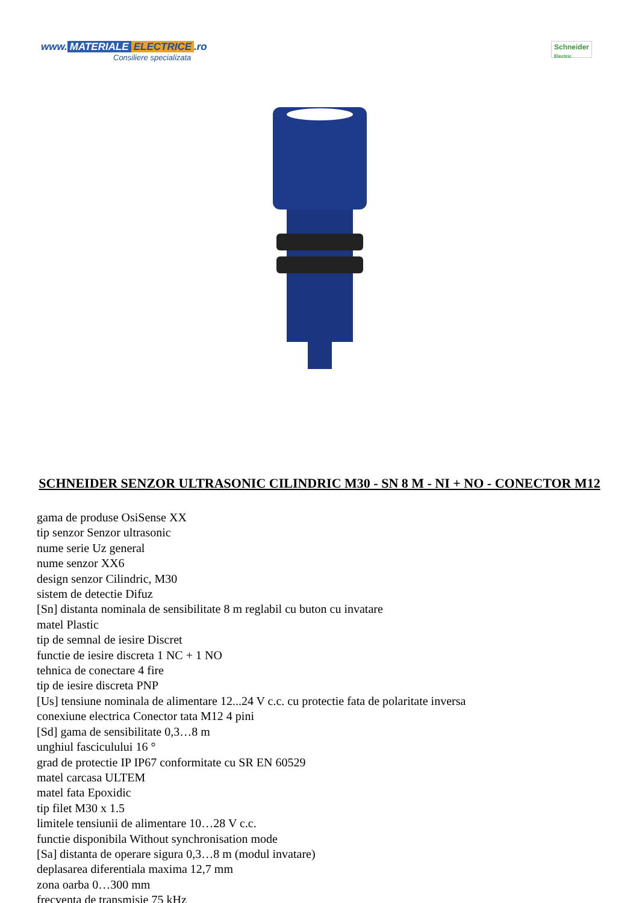www. MATERIALE ELECTRICE.ro
Consiliere specializata
Schneider
Electric
SCHNEIDER SENZOR ULTRASONIC CILINDRIC M30 - SN 8 M - NI + NO - CONECTOR M12
gama de produse OsiSense XX
tip senzor Senzor ultrasonic
nume serie Uz general
nume senzor XX6
design senzor Cilindric, M30
sistem de detectie Difuz
[Sn] distanta nominala de sensibilitate 8 m reglabil cu buton cu invatare
matel Plastic
tip de semnal de iesire Discret
functie de iesire discreta 1 NC + 1 NO
tehnica de conectare 4 fire
tip de iesire discreta PNP
[Us] tensiune nominala de alimentare 12...24 V c.c. cu protectie fata de polaritate inversa
conexiune electrica Conector tata M12 4 pini
[Sd] gama de sensibilitate 0,3…8 m
unghiul fasciculului 16 °
grad de protectie IP IP67 conformitate cu SR EN 60529
matel carcasa ULTEM
matel fata Epoxidic
tip filet M30 x 1.5
limitele tensiunii de alimentare 10…28 V c.c.
functie disponibila Without synchronisation mode
[Sa] distanta de operare sigura 0,3…8 m (modul invatare)
deplasarea diferentiala maxima 12,7 mm
zona oarba 0…300 mm
frecventa de transmisie 75 kHz